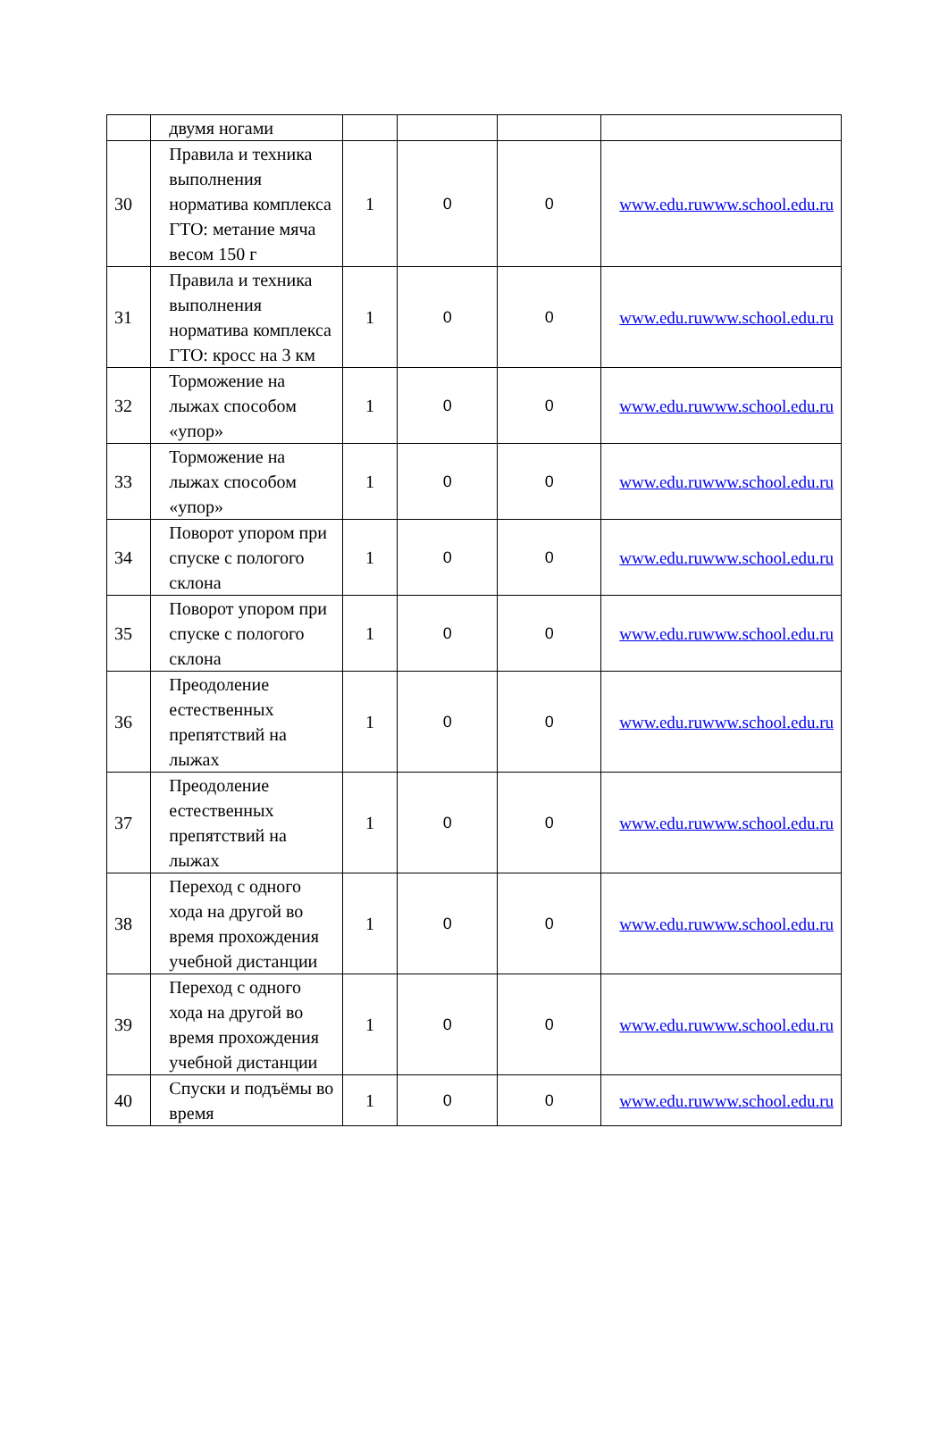| | двумя ногами | | | | |
| 30 | Правила и техника выполнения норматива комплекса ГТО: метание мяча весом 150 г | 1 | 0 | 0 | www.edu.ruwww.school.edu.ru |
| 31 | Правила и техника выполнения норматива комплекса ГТО: кросс на 3 км | 1 | 0 | 0 | www.edu.ruwww.school.edu.ru |
| 32 | Торможение на лыжах способом «упор» | 1 | 0 | 0 | www.edu.ruwww.school.edu.ru |
| 33 | Торможение на лыжах способом «упор» | 1 | 0 | 0 | www.edu.ruwww.school.edu.ru |
| 34 | Поворот упором при спуске с пологого склона | 1 | 0 | 0 | www.edu.ruwww.school.edu.ru |
| 35 | Поворот упором при спуске с пологого склона | 1 | 0 | 0 | www.edu.ruwww.school.edu.ru |
| 36 | Преодоление естественных препятствий на лыжах | 1 | 0 | 0 | www.edu.ruwww.school.edu.ru |
| 37 | Преодоление естественных препятствий на лыжах | 1 | 0 | 0 | www.edu.ruwww.school.edu.ru |
| 38 | Переход с одного хода на другой во время прохождения учебной дистанции | 1 | 0 | 0 | www.edu.ruwww.school.edu.ru |
| 39 | Переход с одного хода на другой во время прохождения учебной дистанции | 1 | 0 | 0 | www.edu.ruwww.school.edu.ru |
| 40 | Спуски и подъёмы во время | 1 | 0 | 0 | www.edu.ruwww.school.edu.ru |